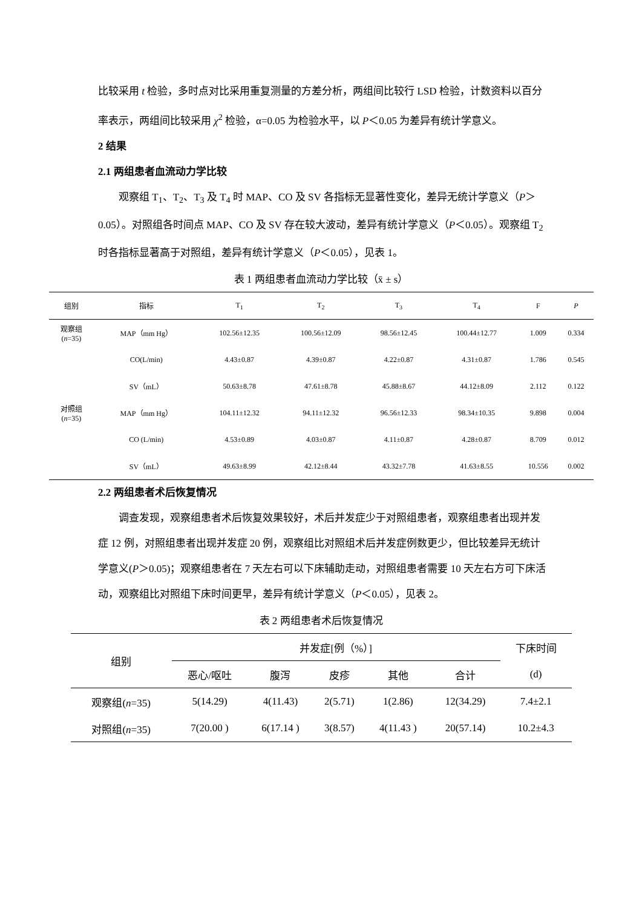比较采用 t 检验，多时点对比采用重复测量的方差分析，两组间比较行 LSD 检验，计数资料以百分率表示，两组间比较采用 χ<sup>2</sup> 检验，α=0.05 为检验水平，以 P＜0.05 为差异有统计学意义。
2 结果
2.1 两组患者血流动力学比较
观察组 T<sub>1</sub>、T<sub>2</sub>、T<sub>3</sub> 及 T<sub>4</sub> 时 MAP、CO 及 SV 各指标无显著性变化，差异无统计学意义（P＞0.05）。对照组各时间点 MAP、CO 及 SV 存在较大波动，差异有统计学意义（P＜0.05）。观察组 T<sub>2</sub> 时各指标显著高于对照组，差异有统计学意义（P＜0.05），见表 1。
表 1 两组患者血流动力学比较（x̄ ± s）
| 组别 | 指标 | T<sub>1</sub> | T<sub>2</sub> | T<sub>3</sub> | T<sub>4</sub> | F | P |
| --- | --- | --- | --- | --- | --- | --- | --- |
| 观察组 ( n =35) | MAP（mm Hg） | 102.56±12.35 | 100.56±12.09 | 98.56±12.45 | 100.44±12.77 | 1.009 | 0.334 |
| | CO(L/min) | 4.43±0.87 | 4.39±0.87 | 4.22±0.87 | 4.31±0.87 | 1.786 | 0.545 |
| | SV（mL） | 50.63±8.78 | 47.61±8.78 | 45.88±8.67 | 44.12±8.09 | 2.112 | 0.122 |
| 对照组 ( n =35) | MAP（mm Hg） | 104.11±12.32 | 94.11±12.32 | 96.56±12.33 | 98.34±10.35 | 9.898 | 0.004 |
| | CO (L/min) | 4.53±0.89 | 4.03±0.87 | 4.11±0.87 | 4.28±0.87 | 8.709 | 0.012 |
| | SV（mL） | 49.63±8.99 | 42.12±8.44 | 43.32±7.78 | 41.63±8.55 | 10.556 | 0.002 |
2.2 两组患者术后恢复情况
调查发现，观察组患者术后恢复效果较好，术后并发症少于对照组患者，观察组患者出现并发症 12 例，对照组患者出现并发症 20 例，观察组比对照组术后并发症例数更少，但比较差异无统计学意义(P＞0.05)；观察组患者在 7 天左右可以下床辅助走动，对照组患者需要 10 天左右方可下床活动，观察组比对照组下床时间更早，差异有统计学意义（P＜0.05），见表 2。
表 2 两组患者术后恢复情况
| 组别 | 并发症[例（%）] | | | | | 下床时间 |
| --- | --- | --- | --- | --- | --- | --- |
| | 恶心/呕吐 | 腹泻 | 皮疹 | 其他 | 合计 | (d) |
| 观察组( n =35) | 5(14.29) | 4(11.43) | 2(5.71) | 1(2.86) | 12(34.29) | 7.4±2.1 |
| 对照组( n =35) | 7(20.00 ) | 6(17.14 ) | 3(8.57) | 4(11.43 ) | 20(57.14) | 10.2±4.3 |